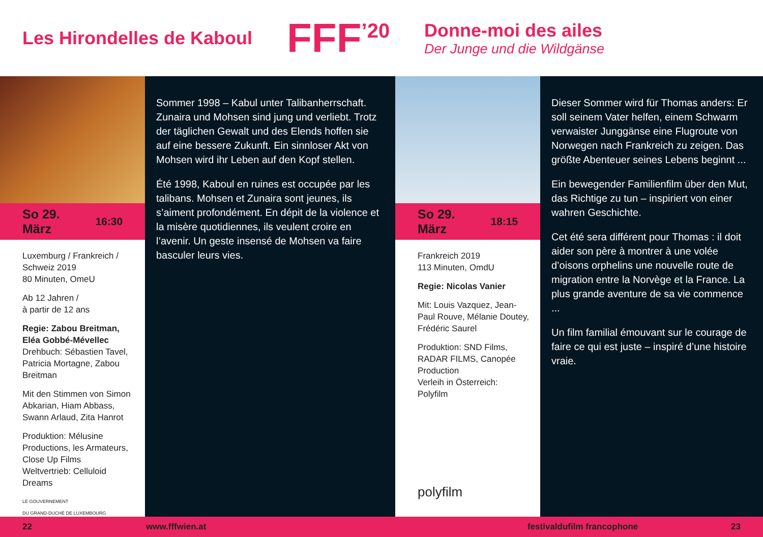Les Hirondelles de Kaboul
FFF<sup>’20</sup>
Donne-moi des ailes
Der Junge und die Wildgänse
So 29. März 16:30
Luxemburg / Frankreich / Schweiz 2019
80 Minuten, OmeU
Ab 12 Jahren /
à partir de 12 ans
Regie: Zabou Breitman, Eléa Gobbé-Mévellec
Drehbuch: Sébastien Tavel, Patricia Mortagne, Zabou Breitman
Mit den Stimmen von Simon Abkarian, Hiam Abbass, Swann Arlaud, Zita Hanrot
Produktion: Mélusine Productions, les Armateurs, Close Up Films
Weltvertrieb: Celluloid Dreams
LE GOUVERNEMENT
DU GRAND-DUCHÉ DE LUXEMBOURG
Sommer 1998 – Kabul unter Talibanherrschaft. Zunaira und Mohsen sind jung und verliebt. Trotz der täglichen Gewalt und des Elends hoffen sie auf eine bessere Zukunft. Ein sinnloser Akt von Mohsen wird ihr Leben auf den Kopf stellen.
Été 1998, Kaboul en ruines est occupée par les talibans. Mohsen et Zunaira sont jeunes, ils s’aiment profondément. En dépit de la violence et la misère quotidiennes, ils veulent croire en l’avenir. Un geste insensé de Mohsen va faire basculer leurs vies.
So 29. März 18:15
Frankreich 2019
113 Minuten, OmdU
Regie: Nicolas Vanier
Mit: Louis Vazquez, Jean-Paul Rouve, Mélanie Doutey, Frédéric Saurel
Produktion: SND Films, RADAR FILMS, Canopée Production
Verleih in Österreich: Polyfilm
polyfilm
Dieser Sommer wird für Thomas anders: Er soll seinem Vater helfen, einem Schwarm verwaister Junggänse eine Flugroute von Norwegen nach Frankreich zu zeigen. Das größte Abenteuer seines Lebens beginnt ...
Ein bewegender Familienfilm über den Mut, das Richtige zu tun – inspiriert von einer wahren Geschichte.
Cet été sera différent pour Thomas : il doit aider son père à montrer à une volée d’oisons orphelins une nouvelle route de migration entre la Norvège et la France. La plus grande aventure de sa vie commence ...
Un film familial émouvant sur le courage de faire ce qui est juste – inspiré d’une histoire vraie.
22 www.fffwien.at festivaldufilm francophone 23